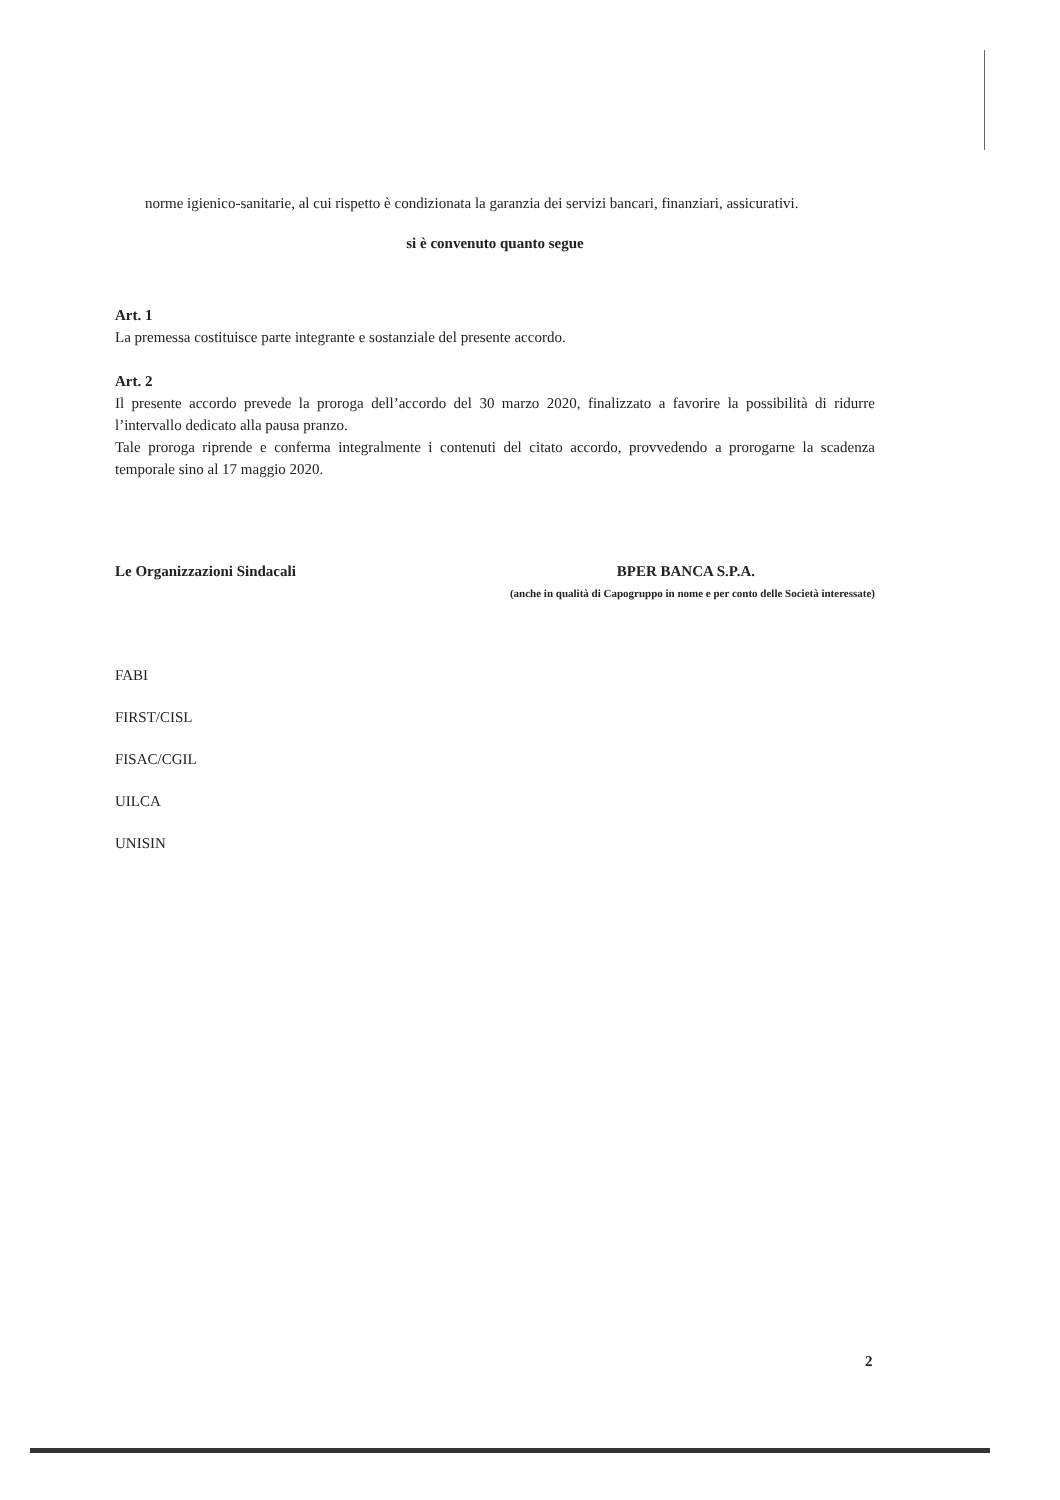norme igienico-sanitarie, al cui rispetto è condizionata la garanzia dei servizi bancari, finanziari, assicurativi.
si è convenuto quanto segue
Art. 1
La premessa costituisce parte integrante e sostanziale del presente accordo.
Art. 2
Il presente accordo prevede la proroga dell’accordo del 30 marzo 2020, finalizzato a favorire la possibilità di ridurre l’intervallo dedicato alla pausa pranzo.
Tale proroga riprende e conferma integralmente i contenuti del citato accordo, provvedendo a prorogarne la scadenza temporale sino al 17 maggio 2020.
Le Organizzazioni Sindacali BPER BANCA S.P.A.
(anche in qualità di Capogruppo in nome e per conto delle Società interessate)
FABI
FIRST/CISL
FISAC/CGIL
UILCA
UNISIN
2